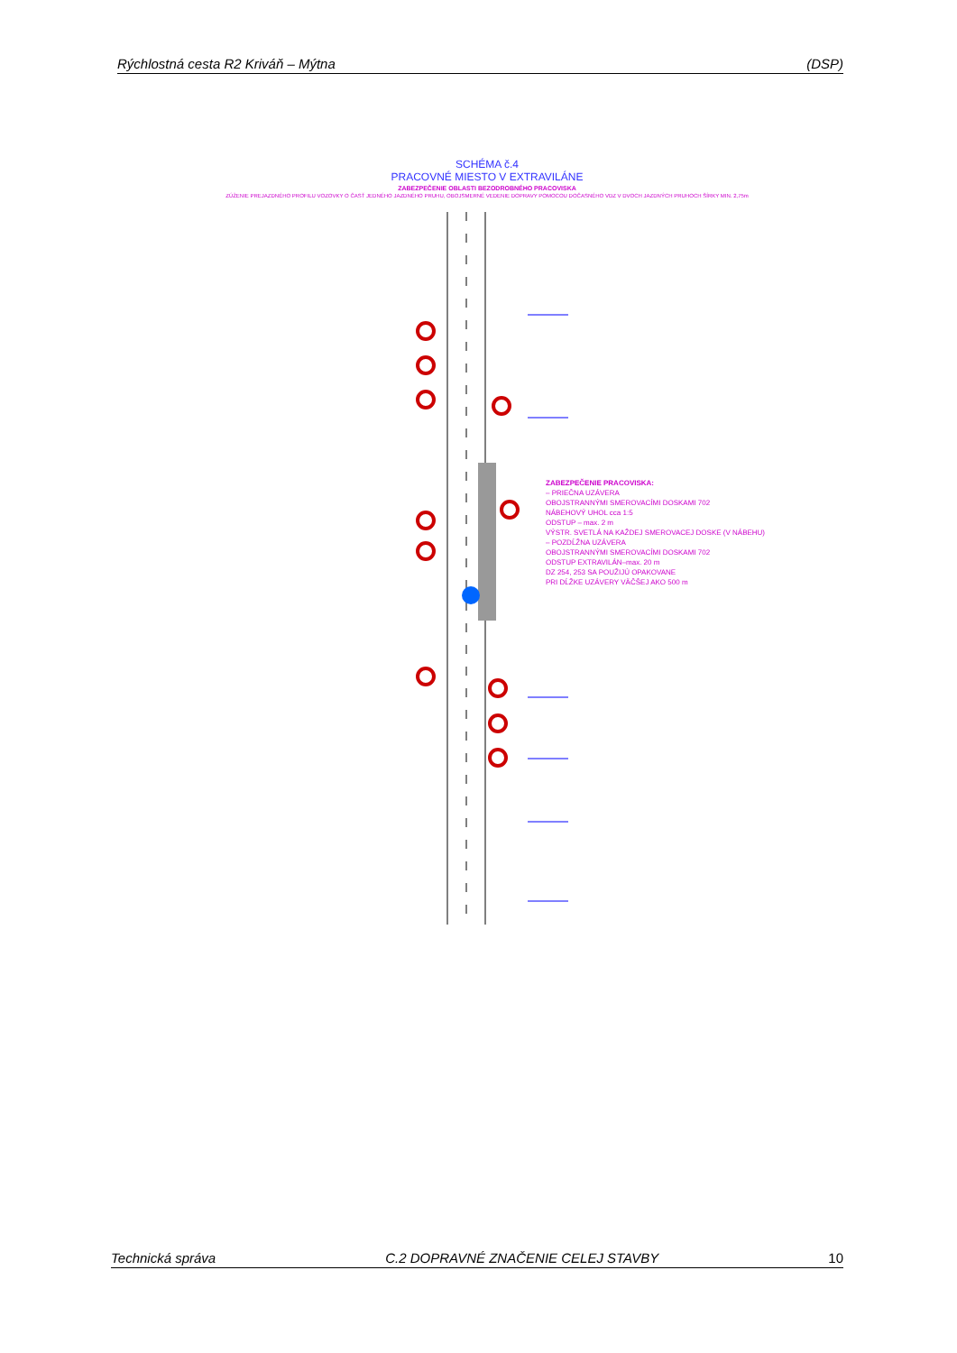Rýchlostná cesta R2 Kriváň – Mýtna (DSP)
SCHÉMA č.4
PRACOVNÉ MIESTO V EXTRAVILÁNE
ZABEZPEČENIE OBLASTI BEZODROBNÉHO PRACOVISKA
ZÚŽENIE PREJAZDNÉHO PROFILU VOZOVKY O ČASŤ JEDNÉHO JAZDNÉHO PRUHU, OBOJSMERNÉ VEDENIE DOPRAVY POMOCOU DOČASNÉHO VDZ V DVOCH JAZDNÝCH PRUHOCH ŠÍRKY MIN. 2,75m
ZABEZPEČENIE PRACOVISKA:
– PRIEČNA UZÁVERA
OBOJSTRANNÝMI SMEROVACÍMI DOSKAMI 702
NÁBEHOVÝ UHOL cca 1:5
ODSTUP – max. 2 m
VÝSTR. SVETLÁ NA KAŽDEJ SMEROVACEJ DOSKE (V NÁBEHU)
– POZDĹŽNA UZÁVERA
OBOJSTRANNÝMI SMEROVACÍMI DOSKAMI 702
ODSTUP EXTRAVILÁN–max. 20 m
DZ 254, 253 SA POUŽIJÚ OPAKOVANE
PRI DĹŽKE UZÁVERY VÄČŠEJ AKO 500 m
Technická správa C.2 DOPRAVNÉ ZNAČENIE CELEJ STAVBY 10